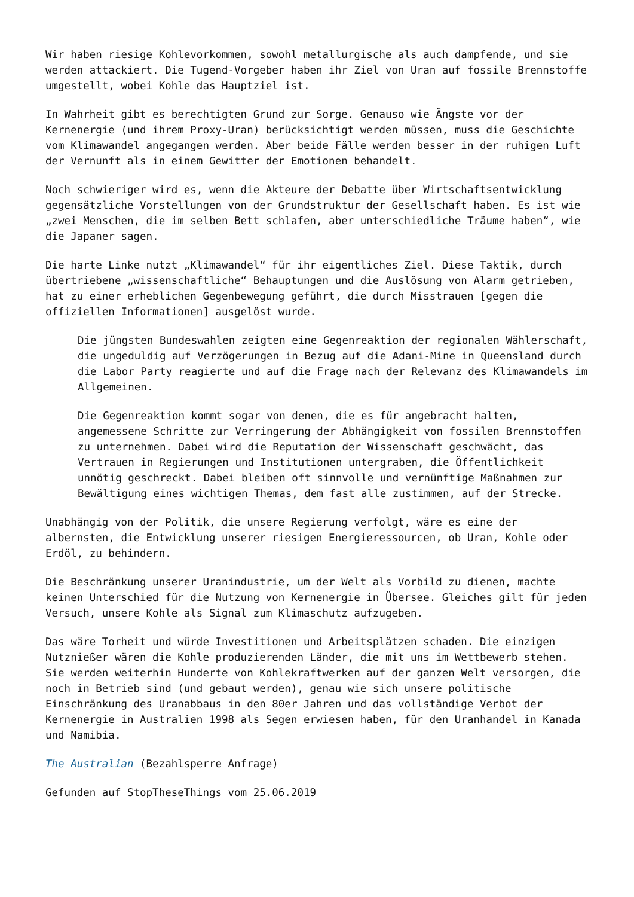Wir haben riesige Kohlevorkommen, sowohl metallurgische als auch dampfende, und sie werden attackiert. Die Tugend-Vorgeber haben ihr Ziel von Uran auf fossile Brennstoffe umgestellt, wobei Kohle das Hauptziel ist.
In Wahrheit gibt es berechtigten Grund zur Sorge. Genauso wie Ängste vor der Kernenergie (und ihrem Proxy-Uran) berücksichtigt werden müssen, muss die Geschichte vom Klimawandel angegangen werden. Aber beide Fälle werden besser in der ruhigen Luft der Vernunft als in einem Gewitter der Emotionen behandelt.
Noch schwieriger wird es, wenn die Akteure der Debatte über Wirtschaftsentwicklung gegensätzliche Vorstellungen von der Grundstruktur der Gesellschaft haben. Es ist wie „zwei Menschen, die im selben Bett schlafen, aber unterschiedliche Träume haben“, wie die Japaner sagen.
Die harte Linke nutzt „Klimawandel“ für ihr eigentliches Ziel. Diese Taktik, durch übertriebene „wissenschaftliche“ Behauptungen und die Auslösung von Alarm getrieben, hat zu einer erheblichen Gegenbewegung geführt, die durch Misstrauen [gegen die offiziellen Informationen] ausgelöst wurde.
Die jüngsten Bundeswahlen zeigten eine Gegenreaktion der regionalen Wählerschaft, die ungeduldig auf Verzögerungen in Bezug auf die Adani-Mine in Queensland durch die Labor Party reagierte und auf die Frage nach der Relevanz des Klimawandels im Allgemeinen.
Die Gegenreaktion kommt sogar von denen, die es für angebracht halten, angemessene Schritte zur Verringerung der Abhängigkeit von fossilen Brennstoffen zu unternehmen. Dabei wird die Reputation der Wissenschaft geschwächt, das Vertrauen in Regierungen und Institutionen untergraben, die Öffentlichkeit unnötig geschreckt. Dabei bleiben oft sinnvolle und vernünftige Maßnahmen zur Bewältigung eines wichtigen Themas, dem fast alle zustimmen, auf der Strecke.
Unabhängig von der Politik, die unsere Regierung verfolgt, wäre es eine der albernsten, die Entwicklung unserer riesigen Energieressourcen, ob Uran, Kohle oder Erdöl, zu behindern.
Die Beschränkung unserer Uranindustrie, um der Welt als Vorbild zu dienen, machte keinen Unterschied für die Nutzung von Kernenergie in Übersee. Gleiches gilt für jeden Versuch, unsere Kohle als Signal zum Klimaschutz aufzugeben.
Das wäre Torheit und würde Investitionen und Arbeitsplätzen schaden. Die einzigen Nutznießer wären die Kohle produzierenden Länder, die mit uns im Wettbewerb stehen. Sie werden weiterhin Hunderte von Kohlekraftwerken auf der ganzen Welt versorgen, die noch in Betrieb sind (und gebaut werden), genau wie sich unsere politische Einschränkung des Uranabbaus in den 80er Jahren und das vollständige Verbot der Kernenergie in Australien 1998 als Segen erwiesen haben, für den Uranhandel in Kanada und Namibia.
The Australian (Bezahlsperre Anfrage)
Gefunden auf StopTheseThings vom 25.06.2019